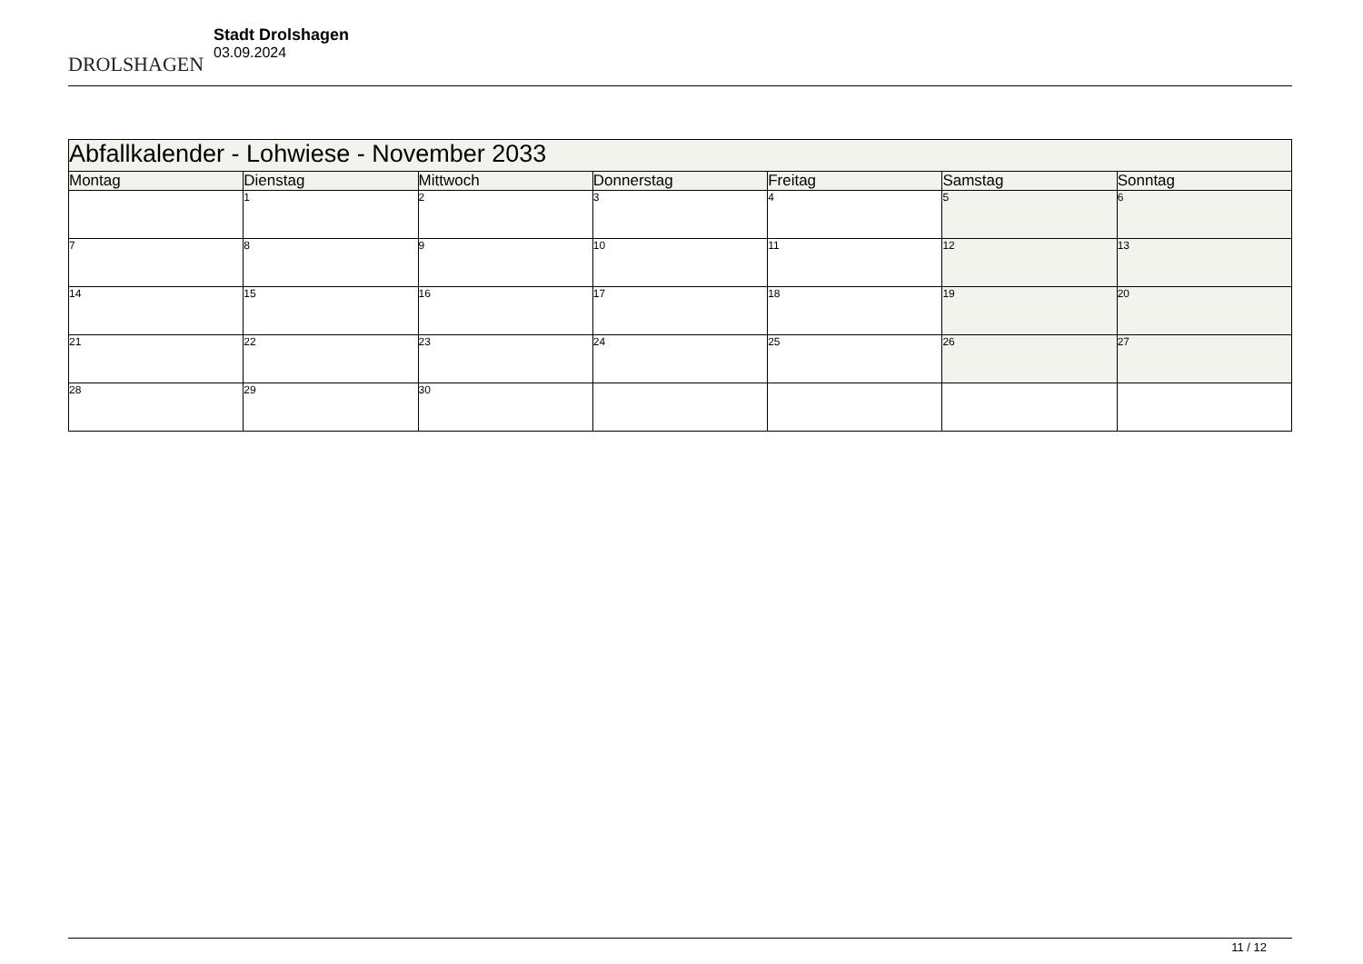DROLSHAGEN
Stadt Drolshagen
03.09.2024
| Abfallkalender - Lohwiese - November 2033 | | | | | | |
| --- | --- | --- | --- | --- | --- | --- |
| Montag | Dienstag | Mittwoch | Donnerstag | Freitag | Samstag | Sonntag |
| | 1 | 2 | 3 | 4 | 5 | 6 |
| 7 | 8 | 9 | 10 | 11 | 12 | 13 |
| 14 | 15 | 16 | 17 | 18 | 19 | 20 |
| 21 | 22 | 23 | 24 | 25 | 26 | 27 |
| 28 | 29 | 30 | | | | |
11 / 12